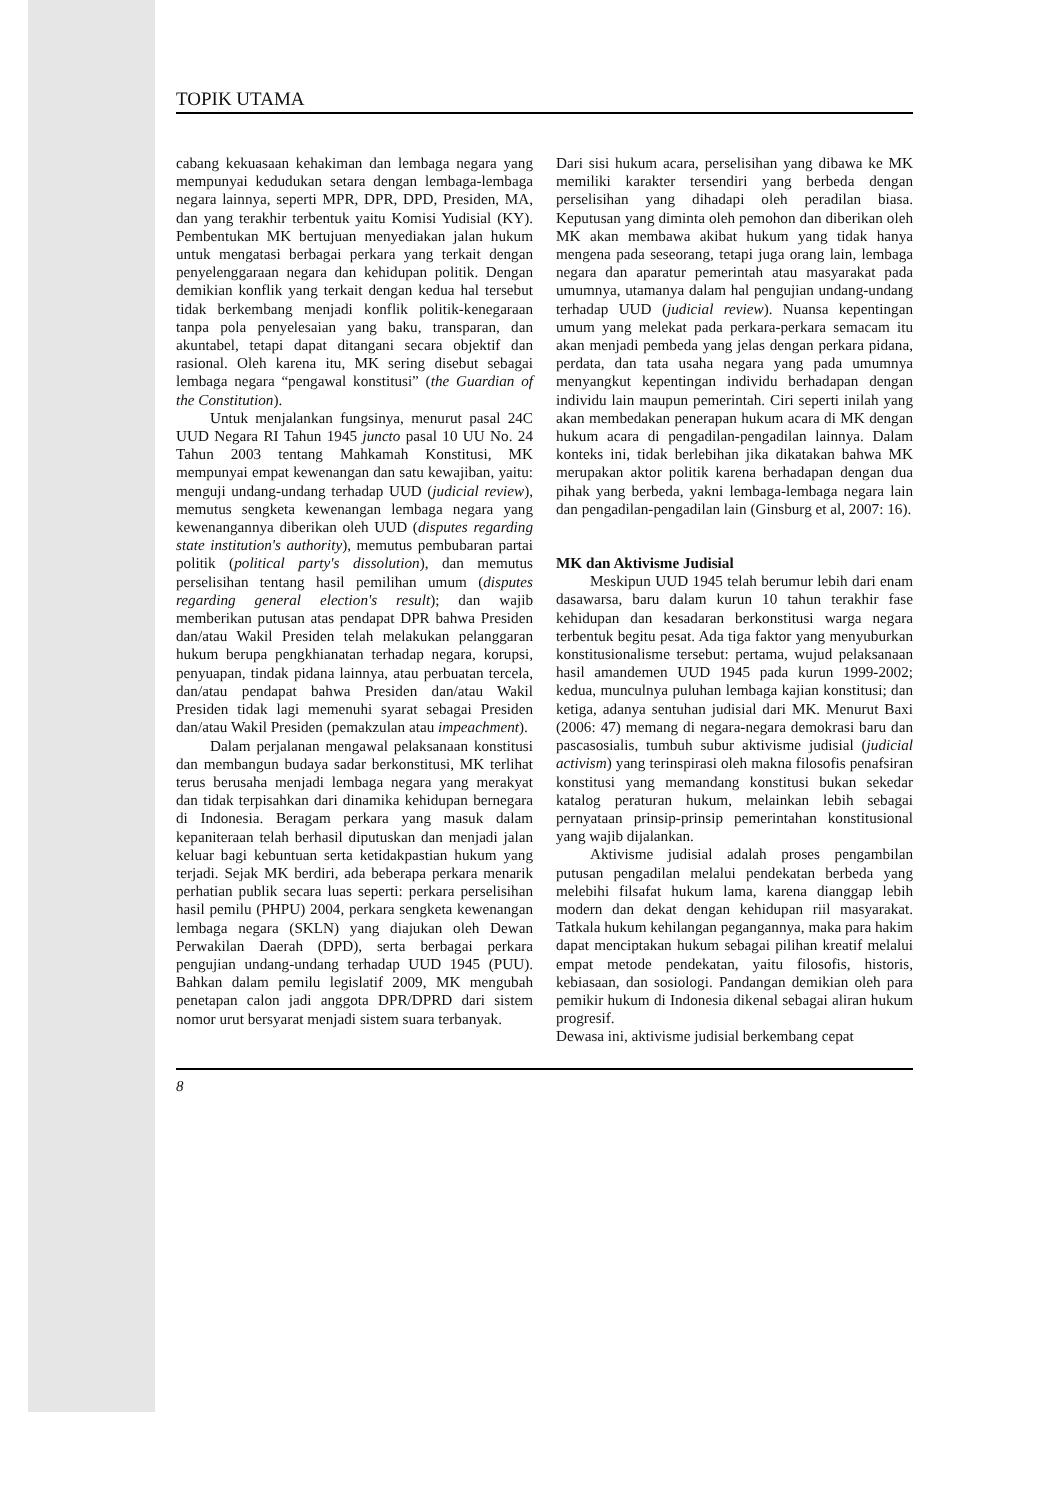TOPIK UTAMA
cabang kekuasaan kehakiman dan lembaga negara yang mempunyai kedudukan setara dengan lembaga-lembaga negara lainnya, seperti MPR, DPR, DPD, Presiden, MA, dan yang terakhir terbentuk yaitu Komisi Yudisial (KY). Pembentukan MK bertujuan menyediakan jalan hukum untuk mengatasi berbagai perkara yang terkait dengan penyelenggaraan negara dan kehidupan politik. Dengan demikian konflik yang terkait dengan kedua hal tersebut tidak berkembang menjadi konflik politik-kenegaraan tanpa pola penyelesaian yang baku, transparan, dan akuntabel, tetapi dapat ditangani secara objektif dan rasional. Oleh karena itu, MK sering disebut sebagai lembaga negara “pengawal konstitusi” (the Guardian of the Constitution).
Untuk menjalankan fungsinya, menurut pasal 24C UUD Negara RI Tahun 1945 juncto pasal 10 UU No. 24 Tahun 2003 tentang Mahkamah Konstitusi, MK mempunyai empat kewenangan dan satu kewajiban, yaitu: menguji undang-undang terhadap UUD (judicial review), memutus sengketa kewenangan lembaga negara yang kewenangannya diberikan oleh UUD (disputes regarding state institution's authority), memutus pembubaran partai politik (political party's dissolution), dan memutus perselisihan tentang hasil pemilihan umum (disputes regarding general election's result); dan wajib memberikan putusan atas pendapat DPR bahwa Presiden dan/atau Wakil Presiden telah melakukan pelanggaran hukum berupa pengkhianatan terhadap negara, korupsi, penyuapan, tindak pidana lainnya, atau perbuatan tercela, dan/atau pendapat bahwa Presiden dan/atau Wakil Presiden tidak lagi memenuhi syarat sebagai Presiden dan/atau Wakil Presiden (pemakzulan atau impeachment).
Dalam perjalanan mengawal pelaksanaan konstitusi dan membangun budaya sadar berkonstitusi, MK terlihat terus berusaha menjadi lembaga negara yang merakyat dan tidak terpisahkan dari dinamika kehidupan bernegara di Indonesia. Beragam perkara yang masuk dalam kepaniteraan telah berhasil diputuskan dan menjadi jalan keluar bagi kebuntuan serta ketidakpastian hukum yang terjadi. Sejak MK berdiri, ada beberapa perkara menarik perhatian publik secara luas seperti: perkara perselisihan hasil pemilu (PHPU) 2004, perkara sengketa kewenangan lembaga negara (SKLN) yang diajukan oleh Dewan Perwakilan Daerah (DPD), serta berbagai perkara pengujian undang-undang terhadap UUD 1945 (PUU). Bahkan dalam pemilu legislatif 2009, MK mengubah penetapan calon jadi anggota DPR/DPRD dari sistem nomor urut bersyarat menjadi sistem suara terbanyak.
Dari sisi hukum acara, perselisihan yang dibawa ke MK memiliki karakter tersendiri yang berbeda dengan perselisihan yang dihadapi oleh peradilan biasa. Keputusan yang diminta oleh pemohon dan diberikan oleh MK akan membawa akibat hukum yang tidak hanya mengena pada seseorang, tetapi juga orang lain, lembaga negara dan aparatur pemerintah atau masyarakat pada umumnya, utamanya dalam hal pengujian undang-undang terhadap UUD (judicial review). Nuansa kepentingan umum yang melekat pada perkara-perkara semacam itu akan menjadi pembeda yang jelas dengan perkara pidana, perdata, dan tata usaha negara yang pada umumnya menyangkut kepentingan individu berhadapan dengan individu lain maupun pemerintah. Ciri seperti inilah yang akan membedakan penerapan hukum acara di MK dengan hukum acara di pengadilan-pengadilan lainnya. Dalam konteks ini, tidak berlebihan jika dikatakan bahwa MK merupakan aktor politik karena berhadapan dengan dua pihak yang berbeda, yakni lembaga-lembaga negara lain dan pengadilan-pengadilan lain (Ginsburg et al, 2007: 16).
MK dan Aktivisme Judisial
Meskipun UUD 1945 telah berumur lebih dari enam dasawarsa, baru dalam kurun 10 tahun terakhir fase kehidupan dan kesadaran berkonstitusi warga negara terbentuk begitu pesat. Ada tiga faktor yang menyuburkan konstitusionalisme tersebut: pertama, wujud pelaksanaan hasil amandemen UUD 1945 pada kurun 1999-2002; kedua, munculnya puluhan lembaga kajian konstitusi; dan ketiga, adanya sentuhan judisial dari MK. Menurut Baxi (2006: 47) memang di negara-negara demokrasi baru dan pascasosialis, tumbuh subur aktivisme judisial (judicial activism) yang terinspirasi oleh makna filosofis penafsiran konstitusi yang memandang konstitusi bukan sekedar katalog peraturan hukum, melainkan lebih sebagai pernyataan prinsip-prinsip pemerintahan konstitusional yang wajib dijalankan.
Aktivisme judisial adalah proses pengambilan putusan pengadilan melalui pendekatan berbeda yang melebihi filsafat hukum lama, karena dianggap lebih modern dan dekat dengan kehidupan riil masyarakat. Tatkala hukum kehilangan pegangannya, maka para hakim dapat menciptakan hukum sebagai pilihan kreatif melalui empat metode pendekatan, yaitu filosofis, historis, kebiasaan, dan sosiologi. Pandangan demikian oleh para pemikir hukum di Indonesia dikenal sebagai aliran hukum progresif.
Dewasa ini, aktivisme judisial berkembang cepat
8